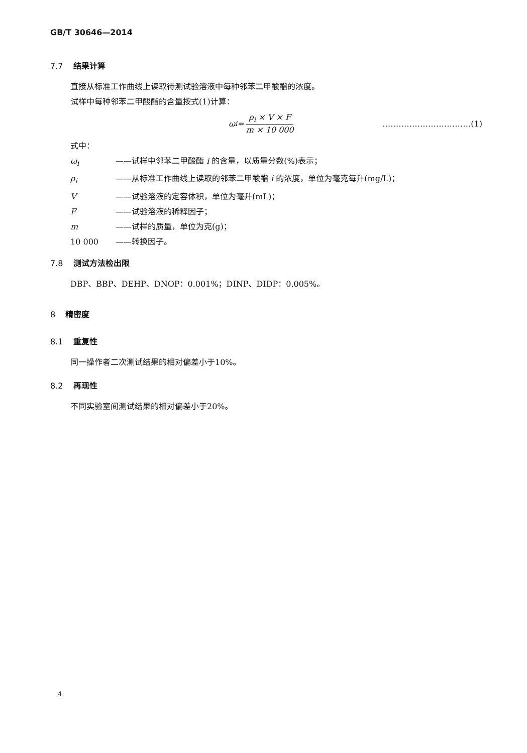GB/T 30646—2014
7.7 结果计算
直接从标准工作曲线上读取待测试验溶液中每种邻苯二甲酸酯的浓度。
试样中每种邻苯二甲酸酯的含量按式(1)计算：
ω<sub>i</sub> =
ρ<sub>i</sub> × V × F
m × 10 000
……………………………(1)
式中：
ω<sub>i</sub> ——试样中邻苯二甲酸酯 i 的含量，以质量分数(%)表示；
ρ<sub>i</sub> ——从标准工作曲线上读取的邻苯二甲酸酯 i 的浓度，单位为毫克每升(mg/L)；
V ——试验溶液的定容体积，单位为毫升(mL)；
F ——试验溶液的稀释因子；
m ——试样的质量，单位为克(g)；
10 000 ——转换因子。
7.8 测试方法检出限
DBP、BBP、DEHP、DNOP：0.001%；DINP、DIDP：0.005%。
8 精密度
8.1 重复性
同一操作者二次测试结果的相对偏差小于10%。
8.2 再现性
不同实验室间测试结果的相对偏差小于20%。
4